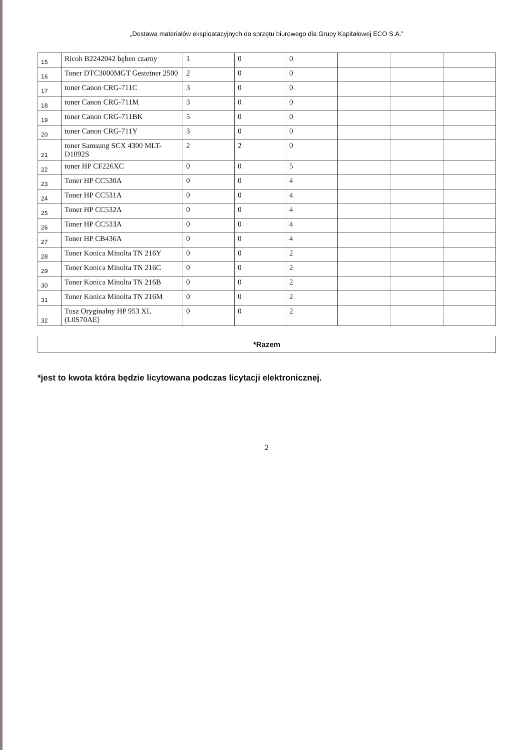„Dostawa materiałów eksploatacyjnych do sprzętu biurowego dla Grupy Kapitałowej ECO S.A.”
| 15 | Ricoh B2242042 bęben czarny | 1 | 0 | 0 | | | |
| 16 | Toner DTC3000MGT Gestetner 2500 | 2 | 0 | 0 | | | |
| 17 | toner Canon CRG-711C | 3 | 0 | 0 | | | |
| 18 | toner Canon CRG-711M | 3 | 0 | 0 | | | |
| 19 | toner Canon CRG-711BK | 5 | 0 | 0 | | | |
| 20 | toner Canon CRG-711Y | 3 | 0 | 0 | | | |
| 21 | toner Samsung SCX 4300 MLT-D1092S | 2 | 2 | 0 | | | |
| 22 | toner HP CF226XC | 0 | 0 | 5 | | | |
| 23 | Toner HP CC530A | 0 | 0 | 4 | | | |
| 24 | Toner HP CC531A | 0 | 0 | 4 | | | |
| 25 | Toner HP CC532A | 0 | 0 | 4 | | | |
| 26 | Toner HP CC533A | 0 | 0 | 4 | | | |
| 27 | Toner HP CB436A | 0 | 0 | 4 | | | |
| 28 | Toner Konica Minolta TN 216Y | 0 | 0 | 2 | | | |
| 29 | Toner Konica Minolta TN 216C | 0 | 0 | 2 | | | |
| 30 | Toner Konica Minolta TN 216B | 0 | 0 | 2 | | | |
| 31 | Toner Konica Minolta TN 216M | 0 | 0 | 2 | | | |
| 32 | Tusz Oryginalny HP 953 XL (L0S70AE) | 0 | 0 | 2 | | | |
*Razem
*jest to kwota która będzie licytowana podczas licytacji elektronicznej.
2